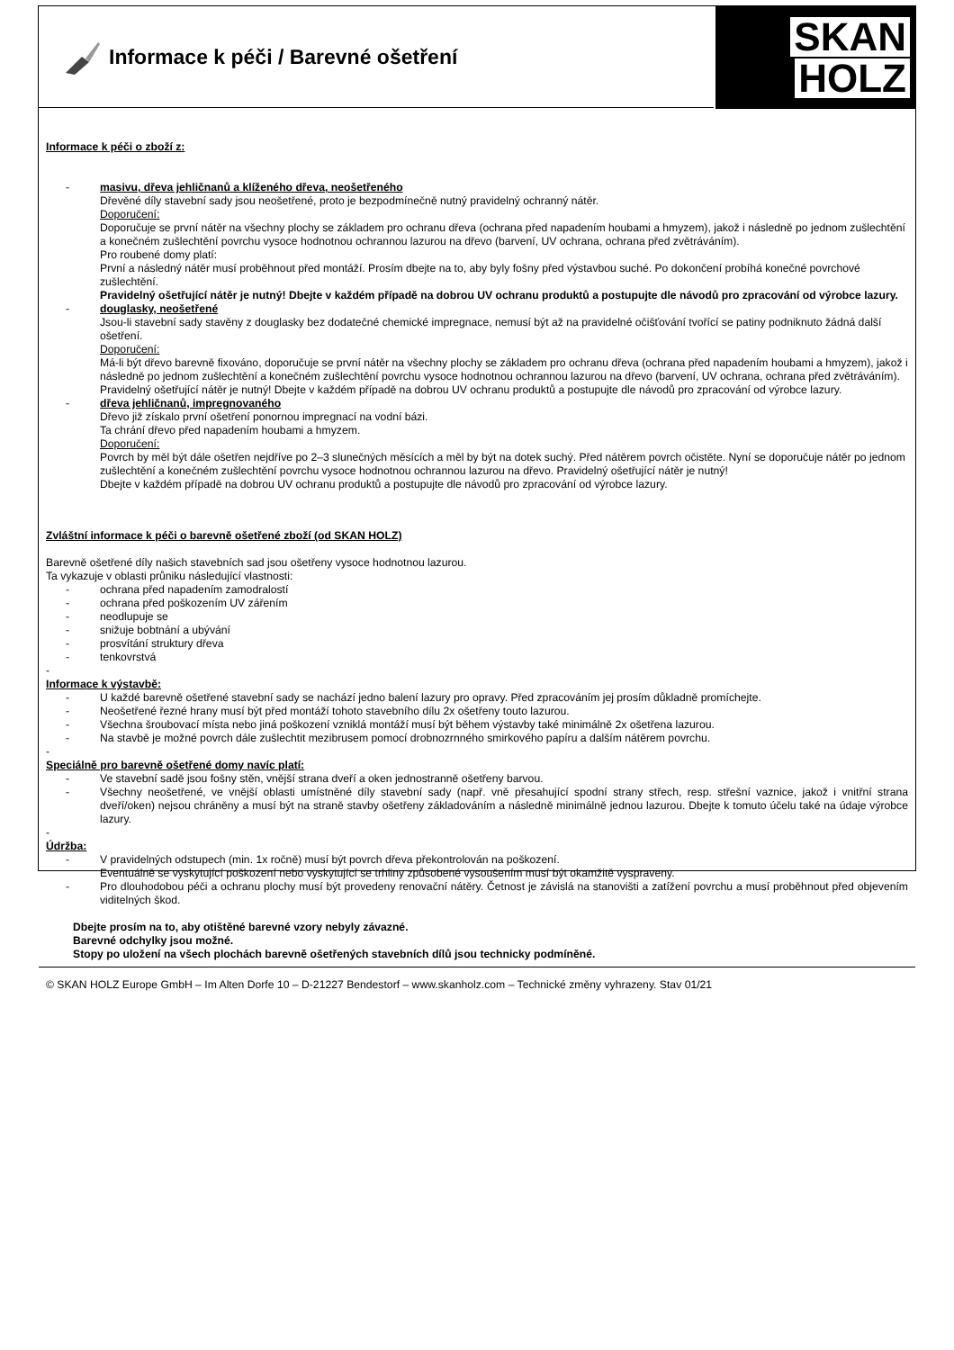Informace k péči / Barevné ošetření
SKAN
HOLZ
Informace k péči o zboží z:
- masivu, dřeva jehličnanů a klíženého dřeva, neošetřeného
Dřevěné díly stavební sady jsou neošetřené, proto je bezpodmínečně nutný pravidelný ochranný nátěr.
Doporučení:
Doporučuje se první nátěr na všechny plochy se základem pro ochranu dřeva (ochrana před napadením houbami a hmyzem), jakož i následně po jednom zušlechtění a konečném zušlechtění povrchu vysoce hodnotnou ochrannou lazurou na dřevo (barvení, UV ochrana, ochrana před zvětráváním).
Pro roubené domy platí:
První a následný nátěr musí proběhnout před montáží. Prosím dbejte na to, aby byly fošny před výstavbou suché. Po dokončení probíhá konečné povrchové zušlechtění.
Pravidelný ošetřující nátěr je nutný! Dbejte v každém případě na dobrou UV ochranu produktů a postupujte dle návodů pro zpracování od výrobce lazury.
- douglasky, neošetřené
Jsou-li stavební sady stavěny z douglasky bez dodatečné chemické impregnace, nemusí být až na pravidelné očišťování tvořící se patiny podniknuto žádná další ošetření.
Doporučení:
Má-li být dřevo barevně fixováno, doporučuje se první nátěr na všechny plochy se základem pro ochranu dřeva (ochrana před napadením houbami a hmyzem), jakož i následně po jednom zušlechtění a konečném zušlechtění povrchu vysoce hodnotnou ochrannou lazurou na dřevo (barvení, UV ochrana, ochrana před zvětráváním).
Pravidelný ošetřující nátěr je nutný! Dbejte v každém případě na dobrou UV ochranu produktů a postupujte dle návodů pro zpracování od výrobce lazury.
- dřeva jehličnanů, impregnovaného
Dřevo již získalo první ošetření ponornou impregnací na vodní bázi.
Ta chrání dřevo před napadením houbami a hmyzem.
Doporučení:
Povrch by měl být dále ošetřen nejdříve po 2–3 slunečných měsících a měl by být na dotek suchý. Před nátěrem povrch očistěte. Nyní se doporučuje nátěr po jednom zušlechtění a konečném zušlechtění povrchu vysoce hodnotnou ochrannou lazurou na dřevo. Pravidelný ošetřující nátěr je nutný!
Dbejte v každém případě na dobrou UV ochranu produktů a postupujte dle návodů pro zpracování od výrobce lazury.
Zvláštní informace k péči o barevně ošetřené zboží (od SKAN HOLZ)
Barevně ošetřené díly našich stavebních sad jsou ošetřeny vysoce hodnotnou lazurou.
Ta vykazuje v oblasti průniku následující vlastnosti:
- ochrana před napadením zamodralostí
- ochrana před poškozením UV zářením
- neodlupuje se
- snižuje bobtnání a ubývání
- prosvítání struktury dřeva
- tenkovrstvá
-
Informace k výstavbě:
- U každé barevně ošetřené stavební sady se nachází jedno balení lazury pro opravy. Před zpracováním jej prosím důkladně promíchejte.
- Neošetřené řezné hrany musí být před montáží tohoto stavebního dílu 2x ošetřeny touto lazurou.
- Všechna šroubovací místa nebo jiná poškození vzniklá montáží musí být během výstavby také minimálně 2x ošetřena lazurou.
- Na stavbě je možné povrch dále zušlechtit mezibrusem pomocí drobnozrnného smirkového papíru a dalším nátěrem povrchu.
-
Speciálně pro barevně ošetřené domy navíc platí:
- Ve stavební sadě jsou fošny stěn, vnější strana dveří a oken jednostranně ošetřeny barvou.
- Všechny neošetřené, ve vnější oblasti umístněné díly stavební sady (např. vně přesahující spodní strany střech, resp. střešní vaznice, jakož i vnitřní strana dveří/oken) nejsou chráněny a musí být na straně stavby ošetřeny základováním a následně minimálně jednou lazurou. Dbejte k tomuto účelu také na údaje výrobce lazury.
-
Údržba:
- V pravidelných odstupech (min. 1x ročně) musí být povrch dřeva překontrolován na poškození.
Eventuálně se vyskytující poškození nebo vyskytující se trhliny způsobené vysoušením musí být okamžitě vyspraveny.
- Pro dlouhodobou péči a ochranu plochy musí být provedeny renovační nátěry. Četnost je závislá na stanovišti a zatížení povrchu a musí proběhnout před objevením viditelných škod.
Dbejte prosím na to, aby otištěné barevné vzory nebyly závazné.
Barevné odchylky jsou možné.
Stopy po uložení na všech plochách barevně ošetřených stavebních dílů jsou technicky podmíněné.
© SKAN HOLZ Europe GmbH – Im Alten Dorfe 10 – D-21227 Bendestorf – www.skanholz.com – Technické změny vyhrazeny. Stav 01/21